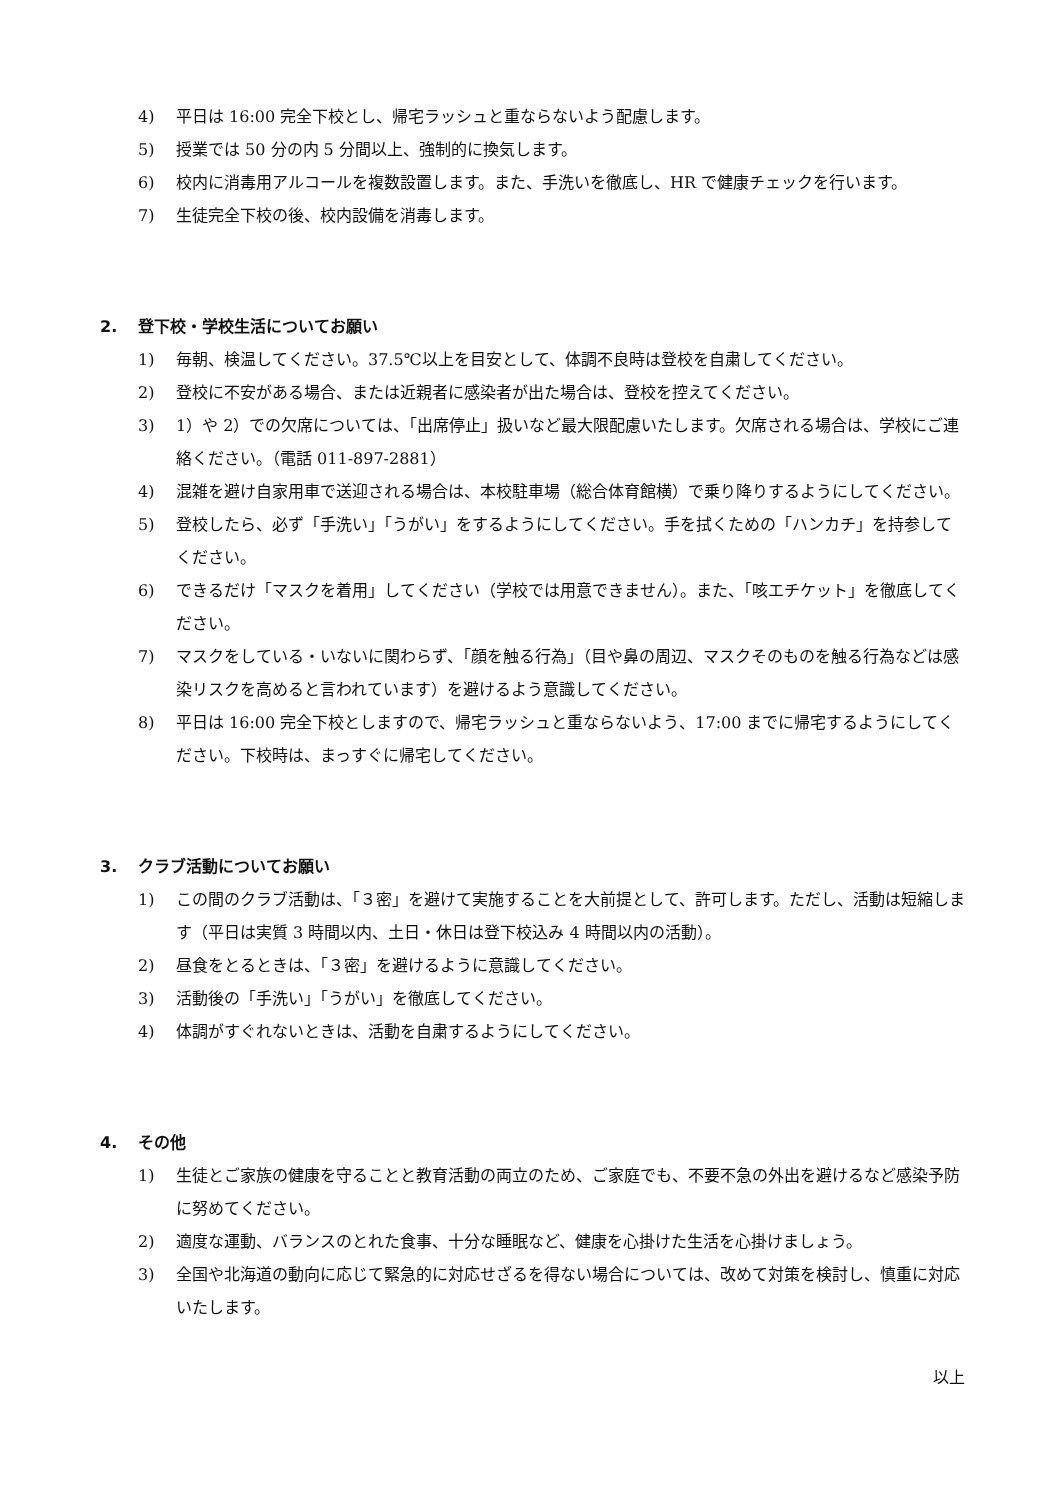4) 平日は 16:00 完全下校とし、帰宅ラッシュと重ならないよう配慮します。
5) 授業では 50 分の内 5 分間以上、強制的に換気します。
6) 校内に消毒用アルコールを複数設置します。また、手洗いを徹底し、HR で健康チェックを行います。
7) 生徒完全下校の後、校内設備を消毒します。
2. 登下校・学校生活についてお願い
1) 毎朝、検温してください。37.5℃以上を目安として、体調不良時は登校を自粛してください。
2) 登校に不安がある場合、または近親者に感染者が出た場合は、登校を控えてください。
3) 1）や 2）での欠席については、「出席停止」扱いなど最大限配慮いたします。欠席される場合は、学校にご連絡ください。（電話 011-897-2881）
4) 混雑を避け自家用車で送迎される場合は、本校駐車場（総合体育館横）で乗り降りするようにしてください。
5) 登校したら、必ず「手洗い」「うがい」をするようにしてください。手を拭くための「ハンカチ」を持参してください。
6) できるだけ「マスクを着用」してください（学校では用意できません）。また、「咳エチケット」を徹底してください。
7) マスクをしている・いないに関わらず、「顔を触る行為」（目や鼻の周辺、マスクそのものを触る行為などは感染リスクを高めると言われています）を避けるよう意識してください。
8) 平日は 16:00 完全下校としますので、帰宅ラッシュと重ならないよう、17:00 までに帰宅するようにしてください。下校時は、まっすぐに帰宅してください。
3. クラブ活動についてお願い
1) この間のクラブ活動は、「３密」を避けて実施することを大前提として、許可します。ただし、活動は短縮します（平日は実質 3 時間以内、土日・休日は登下校込み 4 時間以内の活動）。
2) 昼食をとるときは、「３密」を避けるように意識してください。
3) 活動後の「手洗い」「うがい」を徹底してください。
4) 体調がすぐれないときは、活動を自粛するようにしてください。
4. その他
1) 生徒とご家族の健康を守ることと教育活動の両立のため、ご家庭でも、不要不急の外出を避けるなど感染予防に努めてください。
2) 適度な運動、バランスのとれた食事、十分な睡眠など、健康を心掛けた生活を心掛けましょう。
3) 全国や北海道の動向に応じて緊急的に対応せざるを得ない場合については、改めて対策を検討し、慎重に対応いたします。
以上